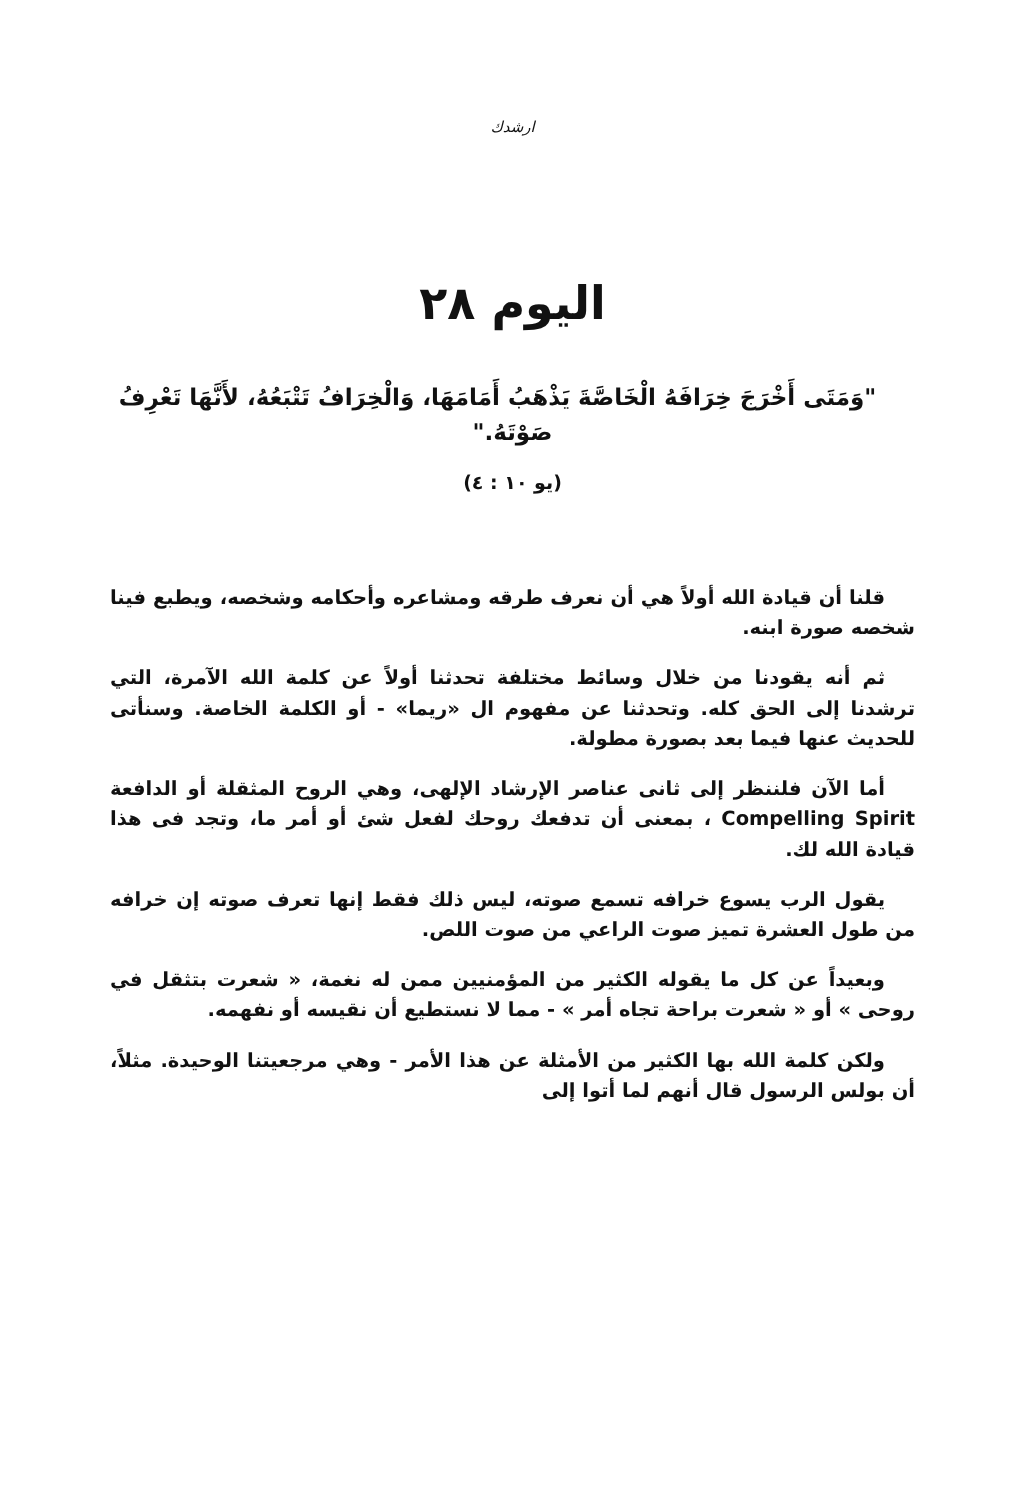ارشدك
اليوم ٢٨
"وَمَتَى أَخْرَجَ خِرَافَهُ الْخَاصَّةَ يَذْهَبُ أَمَامَهَا، وَالْخِرَافُ تَتْبَعُهُ، لأَنَّهَا تَعْرِفُ صَوْتَهُ."
(يو ١٠ : ٤)
قلنا أن قيادة الله أولاً هي أن نعرف طرقه ومشاعره وأحكامه وشخصه، ويطبع فينا شخصه صورة ابنه.
ثم أنه يقودنا من خلال وسائط مختلفة تحدثنا أولاً عن كلمة الله الآمرة، التي ترشدنا إلى الحق كله. وتحدثنا عن مفهوم ال «ريما» - أو الكلمة الخاصة. وسنأتى للحديث عنها فيما بعد بصورة مطولة.
أما الآن فلننظر إلى ثانى عناصر الإرشاد الإلهى، وهي الروح المثقلة أو الدافعة Compelling Spirit ، بمعنى أن تدفعك روحك لفعل شئ أو أمر ما، وتجد فى هذا قيادة الله لك.
يقول الرب يسوع خرافه تسمع صوته، ليس ذلك فقط إنها تعرف صوته إن خرافه من طول العشرة تميز صوت الراعي من صوت اللص.
وبعيداً عن كل ما يقوله الكثير من المؤمنيين ممن له نغمة، « شعرت بتثقل في روحى » أو « شعرت براحة تجاه أمر » - مما لا نستطيع أن نقيسه أو نفهمه.
ولكن كلمة الله بها الكثير من الأمثلة عن هذا الأمر - وهي مرجعيتنا الوحيدة. مثلاً، أن بولس الرسول قال أنهم لما أتوا إلى